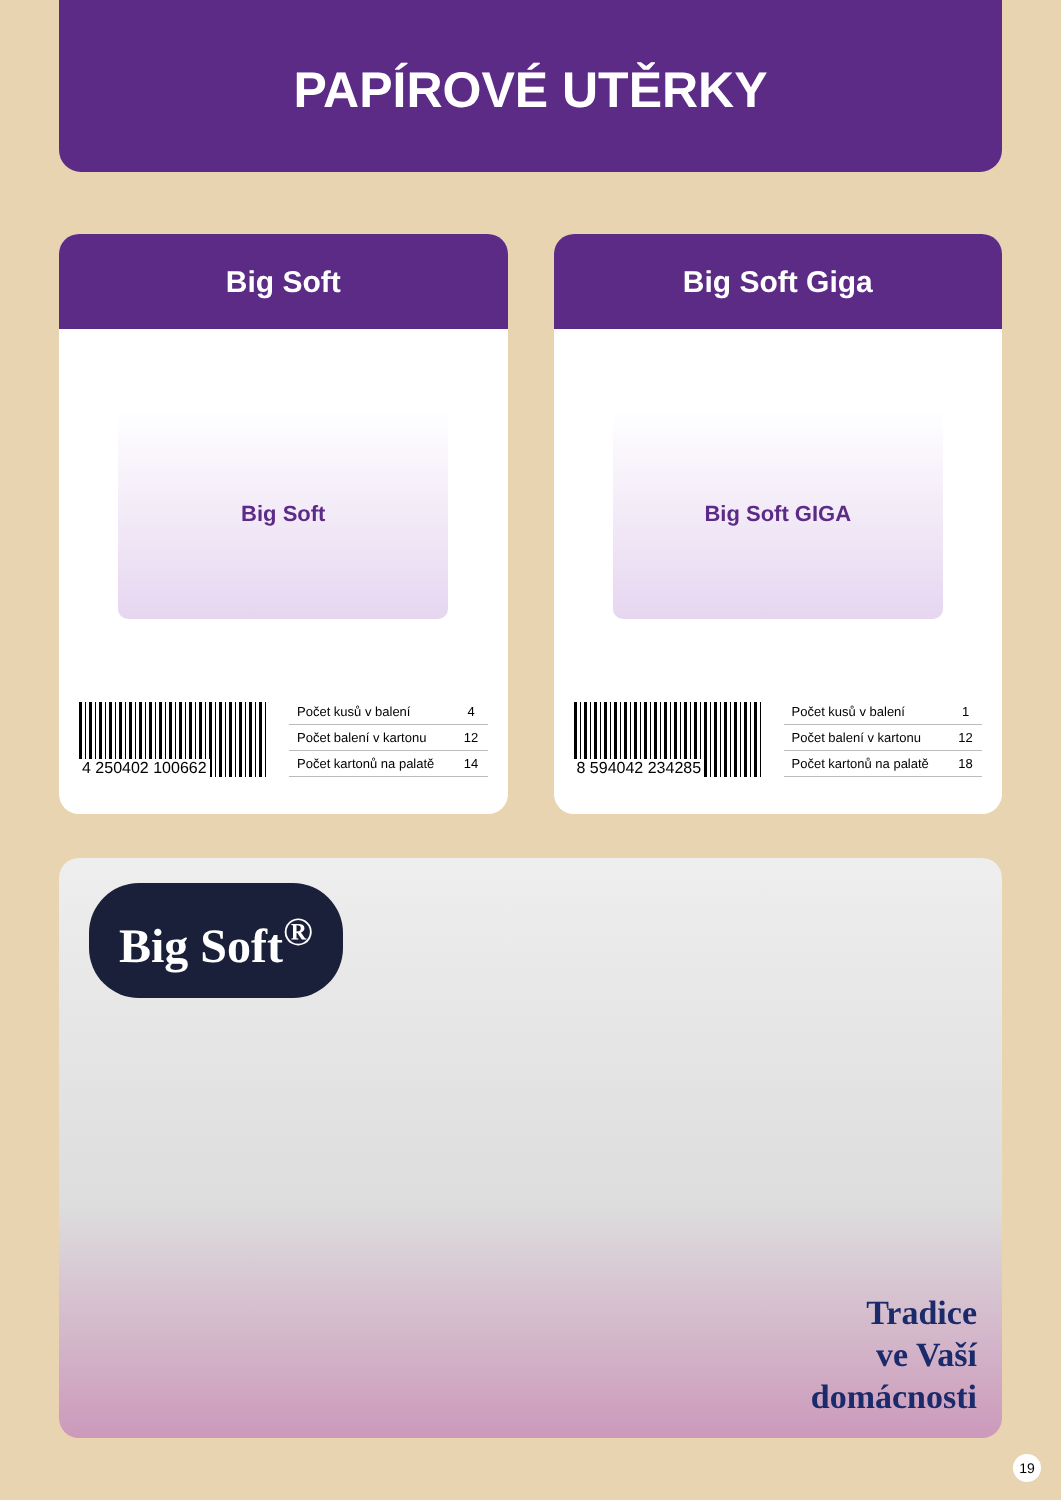PAPÍROVÉ UTĚRKY
Big Soft
Big Soft
4 250402 100662
| Počet kusů v balení | 4 |
| Počet balení v kartonu | 12 |
| Počet kartonů na palatě | 14 |
Big Soft Giga
Big Soft GIGA
8 594042 234285
| Počet kusů v balení | 1 |
| Počet balení v kartonu | 12 |
| Počet kartonů na palatě | 18 |
Big Soft<sup>®</sup>
Tradice
ve Vaší
domácnosti
19